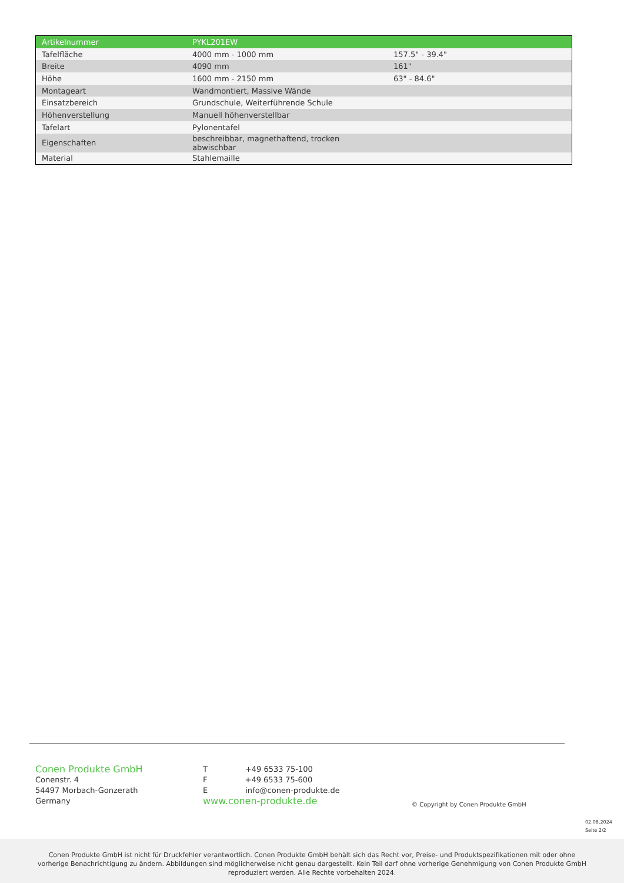| Artikelnummer | PYKL201EW | |
| Tafelfläche | 4000 mm - 1000 mm | 157.5" - 39.4" |
| Breite | 4090 mm | 161" |
| Höhe | 1600 mm - 2150 mm | 63" - 84.6" |
| Montageart | Wandmontiert, Massive Wände | |
| Einsatzbereich | Grundschule, Weiterführende Schule | |
| Höhenverstellung | Manuell höhenverstellbar | |
| Tafelart | Pylonentafel | |
| Eigenschaften | beschreibbar, magnethaftend, trocken abwischbar | |
| Material | Stahlemaille | |
Conen Produkte GmbH
Conenstr. 4
54497 Morbach-Gonzerath
Germany
T +49 6533 75-100
F +49 6533 75-600
E info@conen-produkte.de
www.conen-produkte.de
© Copyright by Conen Produkte GmbH
02.08.2024
Seite 2/2
Conen Produkte GmbH ist nicht für Druckfehler verantwortlich. Conen Produkte GmbH behält sich das Recht vor, Preise- und Produktspezifikationen mit oder ohne
vorherige Benachrichtigung zu ändern. Abbildungen sind möglicherweise nicht genau dargestellt. Kein Teil darf ohne vorherige Genehmigung von Conen Produkte GmbH
reproduziert werden. Alle Rechte vorbehalten 2024.